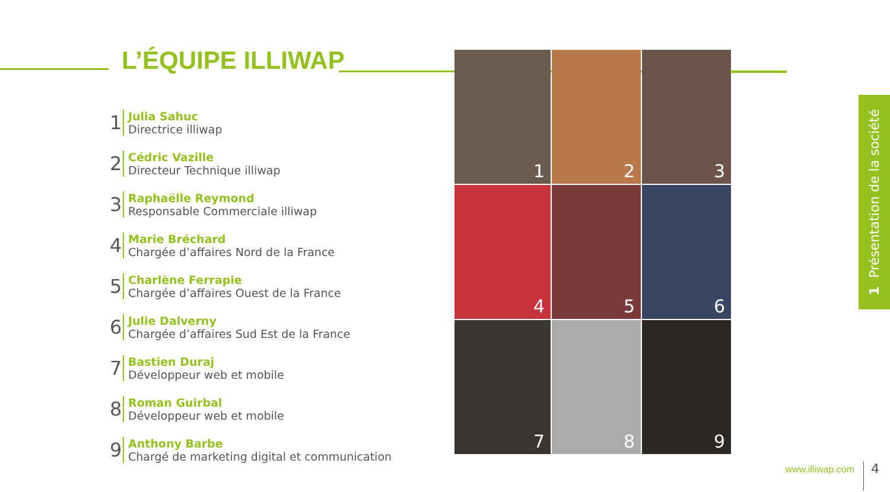L’ÉQUIPE ILLIWAP
1
Julia Sahuc
Directrice illiwap
2
Cédric Vazille
Directeur Technique illiwap
3
Raphaëlle Reymond
Responsable Commerciale illiwap
4
Marie Bréchard
Chargée d’affaires Nord de la France
5
Charlène Ferrapie
Chargée d’affaires Ouest de la France
6
Julie Dalverny
Chargée d’affaires Sud Est de la France
7
Bastien Duraj
Développeur web et mobile
8
Roman Guirbal
Développeur web et mobile
9
Anthony Barbe
Chargé de marketing digital et communication
1
2
3
4
5
6
7
8
9
1 Présentation de la société
www.illiwap.com 4